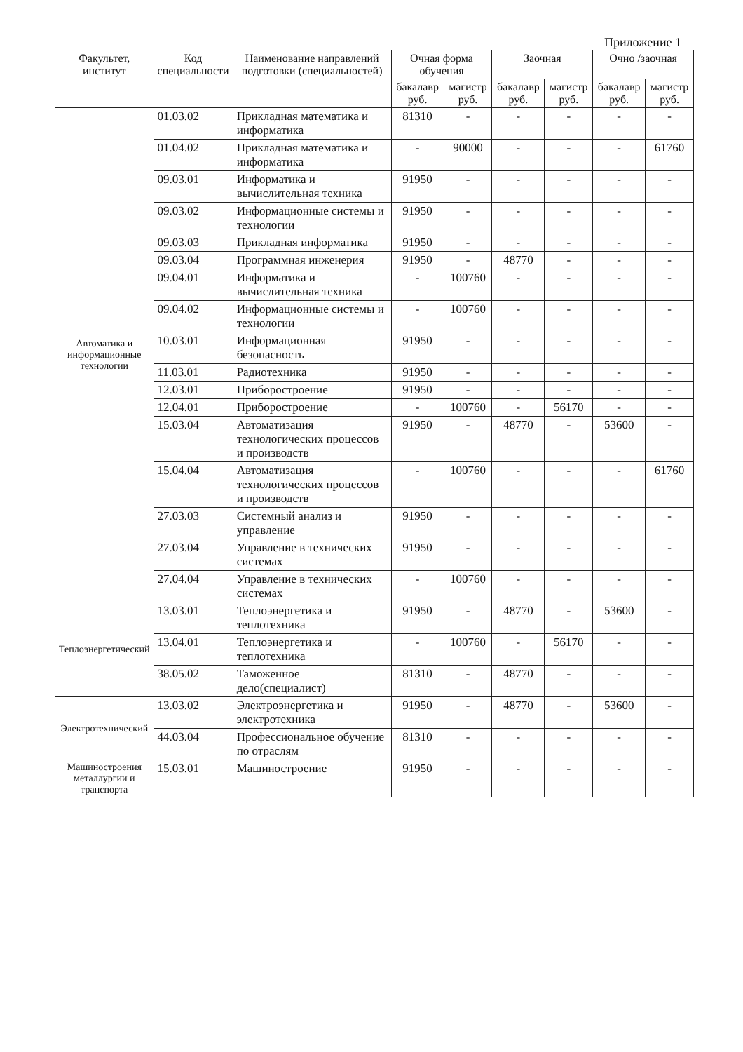Приложение 1
| Факультет, институт | Код специальности | Наименование направлений подготовки (специальностей) | Очная форма обучения | | Заочная | | Очно /заочная | |
| --- | --- | --- | --- | --- | --- | --- | --- | --- |
| | | | бакалавр руб. | магистр руб. | бакалавр руб. | магистр руб. | бакалавр руб. | магистр руб. |
| Автоматика и информационные технологии | 01.03.02 | Прикладная математика и информатика | 81310 | - | - | - | - | - |
| | 01.04.02 | Прикладная математика и информатика | - | 90000 | - | - | - | 61760 |
| | 09.03.01 | Информатика и вычислительная техника | 91950 | - | - | - | - | - |
| | 09.03.02 | Информационные системы и технологии | 91950 | - | - | - | - | - |
| | 09.03.03 | Прикладная информатика | 91950 | - | - | - | - | - |
| | 09.03.04 | Программная инженерия | 91950 | - | 48770 | - | - | - |
| | 09.04.01 | Информатика и вычислительная техника | - | 100760 | - | - | - | - |
| | 09.04.02 | Информационные системы и технологии | - | 100760 | - | - | - | - |
| | 10.03.01 | Информационная безопасность | 91950 | - | - | - | - | - |
| | 11.03.01 | Радиотехника | 91950 | - | - | - | - | - |
| | 12.03.01 | Приборостроение | 91950 | - | - | - | - | - |
| | 12.04.01 | Приборостроение | - | 100760 | - | 56170 | - | - |
| | 15.03.04 | Автоматизация технологических процессов и производств | 91950 | - | 48770 | - | 53600 | - |
| | 15.04.04 | Автоматизация технологических процессов и производств | - | 100760 | - | - | - | 61760 |
| | 27.03.03 | Системный анализ и управление | 91950 | - | - | - | - | - |
| | 27.03.04 | Управление в технических системах | 91950 | - | - | - | - | - |
| | 27.04.04 | Управление в технических системах | - | 100760 | - | - | - | - |
| Теплоэнергетический | 13.03.01 | Теплоэнергетика и теплотехника | 91950 | - | 48770 | - | 53600 | - |
| | 13.04.01 | Теплоэнергетика и теплотехника | - | 100760 | - | 56170 | - | - |
| | 38.05.02 | Таможенное дело(специалист) | 81310 | - | 48770 | - | - | - |
| Электротехнический | 13.03.02 | Электроэнергетика и электротехника | 91950 | - | 48770 | - | 53600 | - |
| | 44.03.04 | Профессиональное обучение по отраслям | 81310 | - | - | - | - | - |
| Машиностроения металлургии и транспорта | 15.03.01 | Машиностроение | 91950 | - | - | - | - | - |